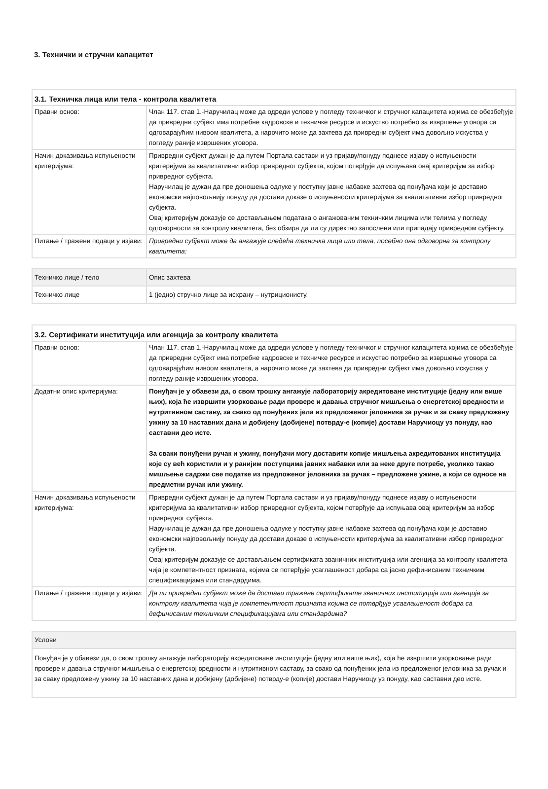3. Технички и стручни капацитет
| 3.1. Техничка лица или тела - контрола квалитета | |
| --- | --- |
| Правни основ: | Члан 117. став 1.-Наручилац може да одреди услове у погледу техничког и стручног капацитета којима се обезбеђује да привредни субјект има потребне кадровске и техничке ресурсе и искуство потребно за извршење уговора са одговарајућим нивоом квалитета, а нарочито може да захтева да привредни субјект има довољно искуства у погледу раније извршених уговора. |
| Начин доказивања испуњености критеријума: | Привредни субјект дужан је да путем Портала састави и уз пријаву/понуду поднесе изјаву о испуњености критеријума за квалитативни избор привредног субјекта, којом потврђује да испуњава овај критеријум за избор привредног субјекта. Наручилац је дужан да пре доношења одлуке у поступку јавне набавке захтева од понуђача који је доставио економски најповољнију понуду да достави доказе о испуњености критеријума за квалитативни избор привредног субјекта. Овај критеријум доказује се достављањем података о ангажованим техничким лицима или телима у погледу одговорности за контролу квалитета, без обзира да ли су директно запослени или припадају привредном субјекту. |
| Питање / тражени подаци у изјави: | Привредни субјект може да ангажује следећа техничка лица или тела, посебно она одговорна за контролу квалитета: |
| Техничко лице / тело | Опис захтева |
| Техничко лице | 1 (једно) стручно лице за исхрану – нутриционисту. |
| 3.2. Сертификати институција или агенција за контролу квалитета | |
| --- | --- |
| Правни основ: | Члан 117. став 1.-Наручилац може да одреди услове у погледу техничког и стручног капацитета којима се обезбеђује да привредни субјект има потребне кадровске и техничке ресурсе и искуство потребно за извршење уговора са одговарајућим нивоом квалитета, а нарочито може да захтева да привредни субјект има довољно искуства у погледу раније извршених уговора. |
| Додатни опис критеријума: | Понуђач је у обавези да, о свом трошку ангажује лабораторију акредитоване институције (једну или више њих), која ће извршити узорковање ради провере и давања стручног мишљења о енергетској вредности и нутритивном саставу, за свако од понуђених јела из предложеног јеловника за ручак и за сваку предложену ужину за 10 наставних дана и добијену (добијене) потврду-е (копије) достави Наручиоцу уз понуду, као саставни део исте. За сваки понуђени ручак и ужину, понуђачи могу доставити копије мишљења акредитованих институција које су већ користили и у ранијим поступцима јавних набавки или за неке друге потребе, уколико такво мишљење садржи све податке из предложеног јеловника за ручак – предложене ужине, а који се односе на предметни ручак или ужину. |
| Начин доказивања испуњености критеријума: | Привредни субјект дужан је да путем Портала састави и уз пријаву/понуду поднесе изјаву о испуњености критеријума за квалитативни избор привредног субјекта, којом потврђује да испуњава овај критеријум за избор привредног субјекта. Наручилац је дужан да пре доношења одлуке у поступку јавне набавке захтева од понуђача који је доставио економски најповољнију понуду да достави доказе о испуњености критеријума за квалитативни избор привредног субјекта. Овај критеријум доказује се достављањем сертификата званичних институција или агенција за контролу квалитета чија је компетентност призната, којима се потврђује усаглашеност добара са јасно дефинисаним техничким спецификацијама или стандардима. |
| Питање / тражени подаци у изјави: | Да ли привредни субјект може да достави тражене сертификате званичних институција или агенција за контролу квалитета чија је компетентност призната којима се потврђује усаглашеност добара са дефинисаним техничким спецификацијама или стандардима? |
| Услови |
| Понуђач је у обавези да, о свом трошку ангажује лабораторију акредитоване институције (једну или више њих), која ће извршити узорковање ради провере и давања стручног мишљења о енергетској вредности и нутритивном саставу, за свако од понуђених јела из предложеног јеловника за ручак и за сваку предложену ужину за 10 наставних дана и добијену (добијене) потврду-е (копије) достави Наручиоцу уз понуду, као саставни део исте. |